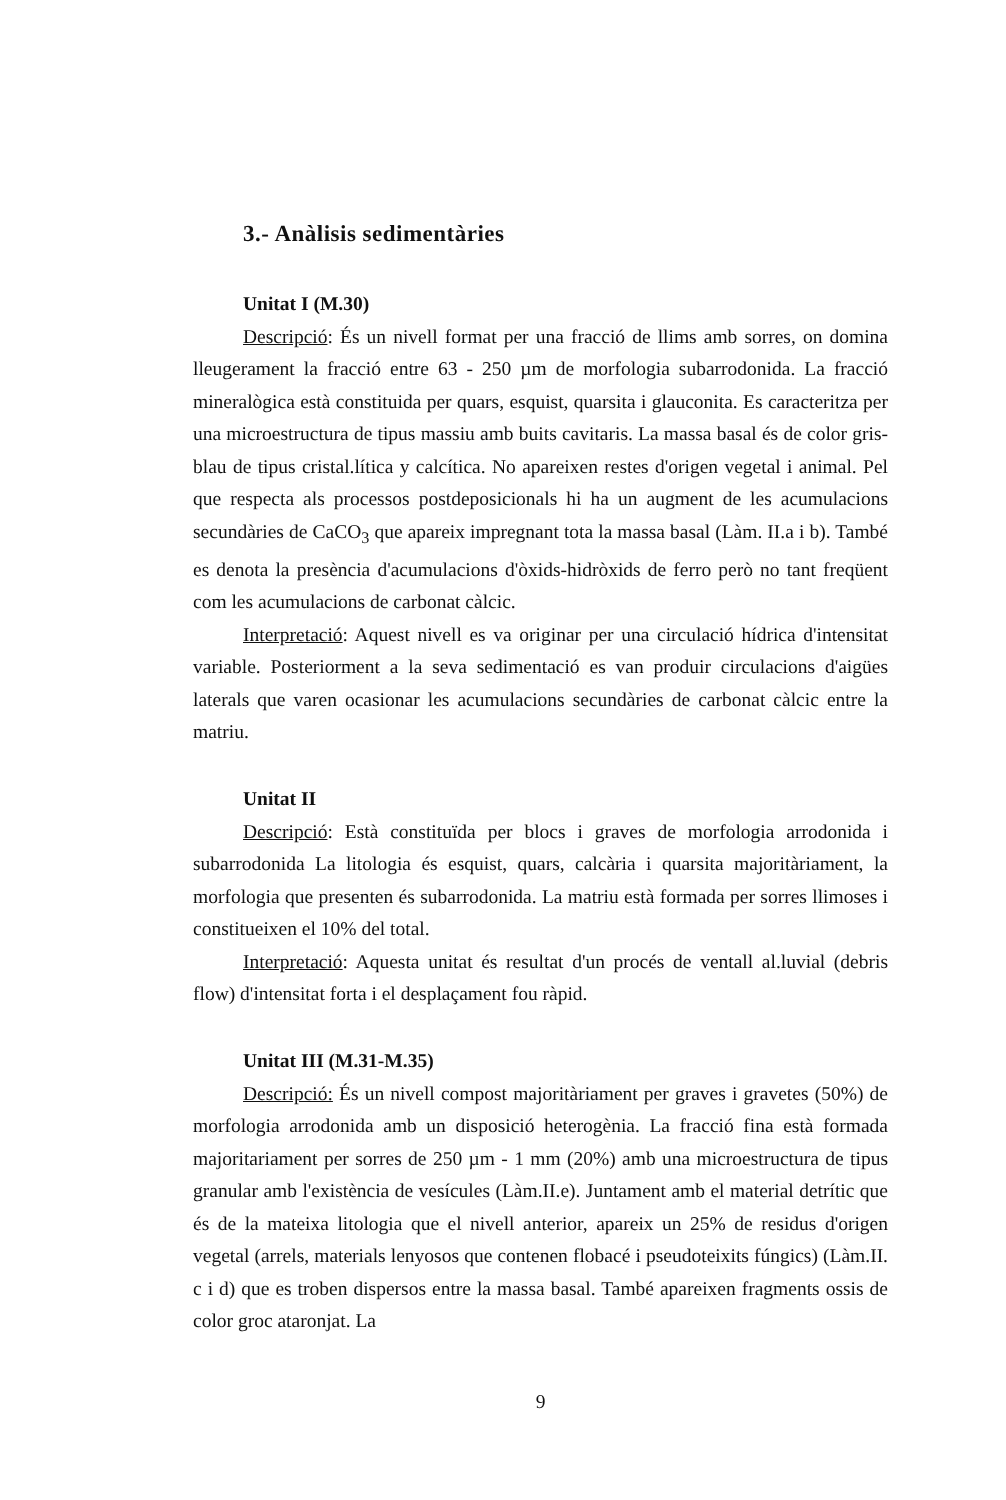3.- Anàlisis sedimentàries
Unitat I (M.30)
Descripció: És un nivell format per una fracció de llims amb sorres, on domina lleugerament la fracció entre 63 - 250 µm de morfologia subarrodonida. La fracció mineralògica està constituida per quars, esquist, quarsita i glauconita. Es caracteritza per una microestructura de tipus massiu amb buits cavitaris. La massa basal és de color gris-blau de tipus cristal.lítica y calcítica. No apareixen restes d'origen vegetal i animal. Pel que respecta als processos postdeposicionals hi ha un augment de les acumulacions secundàries de CaCO<sub>3</sub> que apareix impregnant tota la massa basal (Làm. II.a i b). També es denota la presència d'acumulacions d'òxids-hidròxids de ferro però no tant freqüent com les acumulacions de carbonat càlcic.
Interpretació: Aquest nivell es va originar per una circulació hídrica d'intensitat variable. Posteriorment a la seva sedimentació es van produir circulacions d'aigües laterals que varen ocasionar les acumulacions secundàries de carbonat càlcic entre la matriu.
Unitat II
Descripció: Està constituïda per blocs i graves de morfologia arrodonida i subarrodonida La litologia és esquist, quars, calcària i quarsita majoritàriament, la morfologia que presenten és subarrodonida. La matriu està formada per sorres llimoses i constitueixen el 10% del total.
Interpretació: Aquesta unitat és resultat d'un procés de ventall al.luvial (debris flow) d'intensitat forta i el desplaçament fou ràpid.
Unitat III (M.31-M.35)
Descripció: És un nivell compost majoritàriament per graves i gravetes (50%) de morfologia arrodonida amb un disposició heterogènia. La fracció fina està formada majoritariament per sorres de 250 µm - 1 mm (20%) amb una microestructura de tipus granular amb l'existència de vesícules (Làm.II.e). Juntament amb el material detrític que és de la mateixa litologia que el nivell anterior, apareix un 25% de residus d'origen vegetal (arrels, materials lenyosos que contenen flobacé i pseudoteixits fúngics) (Làm.II. c i d) que es troben dispersos entre la massa basal. També apareixen fragments ossis de color groc ataronjat. La
9